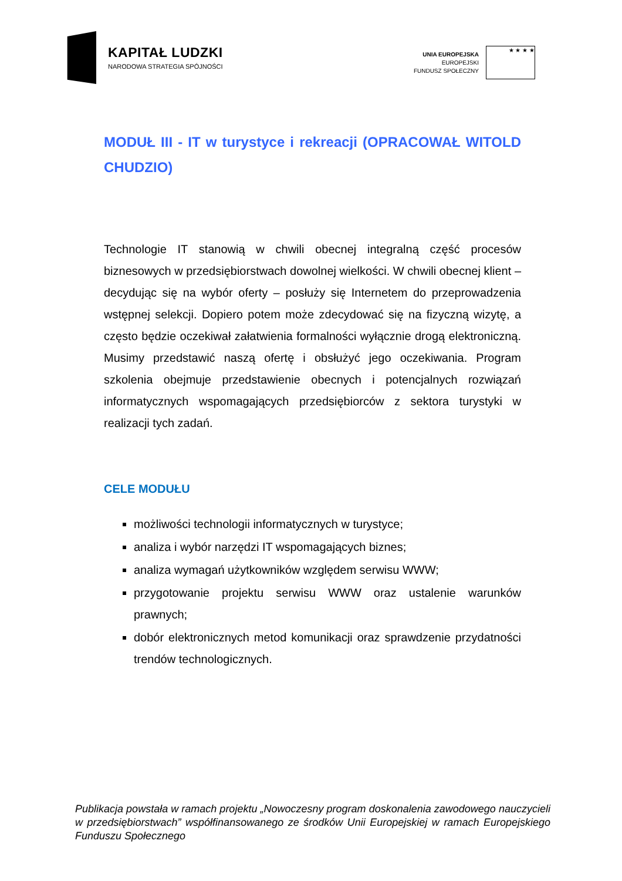KAPITAŁ LUDZKI
NARODOWA STRATEGIA SPÓJNOŚCI
UNIA EUROPEJSKA
EUROPEJSKI
FUNDUSZ SPOŁECZNY
★ ★ ★ ★
MODUŁ III - IT w turystyce i rekreacji (OPRACOWAŁ WITOLD CHUDZIO)
Technologie IT stanowią w chwili obecnej integralną część procesów biznesowych w przedsiębiorstwach dowolnej wielkości. W chwili obecnej klient – decydując się na wybór oferty – posłuży się Internetem do przeprowadzenia wstępnej selekcji. Dopiero potem może zdecydować się na fizyczną wizytę, a często będzie oczekiwał załatwienia formalności wyłącznie drogą elektroniczną. Musimy przedstawić naszą ofertę i obsłużyć jego oczekiwania. Program szkolenia obejmuje przedstawienie obecnych i potencjalnych rozwiązań informatycznych wspomagających przedsiębiorców z sektora turystyki w realizacji tych zadań.
CELE MODUŁU
możliwości technologii informatycznych w turystyce;
analiza i wybór narzędzi IT wspomagających biznes;
analiza wymagań użytkowników względem serwisu WWW;
przygotowanie projektu serwisu WWW oraz ustalenie warunków prawnych;
dobór elektronicznych metod komunikacji oraz sprawdzenie przydatności trendów technologicznych.
Publikacja powstała w ramach projektu „Nowoczesny program doskonalenia zawodowego nauczycieli w przedsiębiorstwach” współfinansowanego ze środków Unii Europejskiej w ramach Europejskiego Funduszu Społecznego